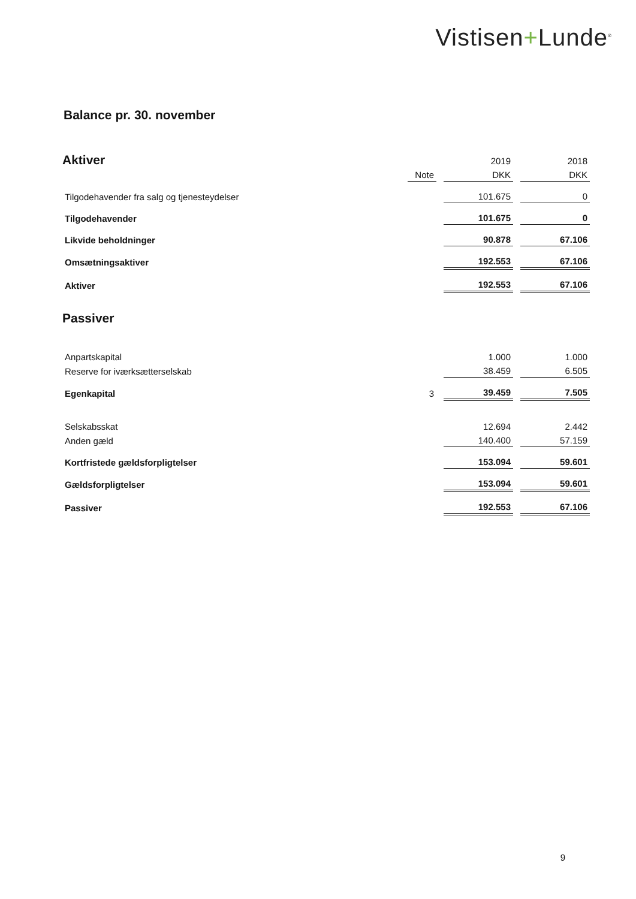Vistisen+Lunde<sup>®</sup>
Balance pr. 30. november
| Aktiver | | | 2019 | | 2018 |
| | Note | | DKK | | DKK |
| Tilgodehavender fra salg og tjenesteydelser | | | 101.675 | | 0 |
| Tilgodehavender | | | 101.675 | | 0 |
| Likvide beholdninger | | | 90.878 | | 67.106 |
| Omsætningsaktiver | | | 192.553 | | 67.106 |
| Aktiver | | | 192.553 | | 67.106 |
| Passiver | | | | | |
| Anpartskapital | | | 1.000 | | 1.000 |
| Reserve for iværksætterselskab | | | 38.459 | | 6.505 |
| Egenkapital | 3 | | 39.459 | | 7.505 |
| Selskabsskat | | | 12.694 | | 2.442 |
| Anden gæld | | | 140.400 | | 57.159 |
| Kortfristede gældsforpligtelser | | | 153.094 | | 59.601 |
| Gældsforpligtelser | | | 153.094 | | 59.601 |
| Passiver | | | 192.553 | | 67.106 |
9